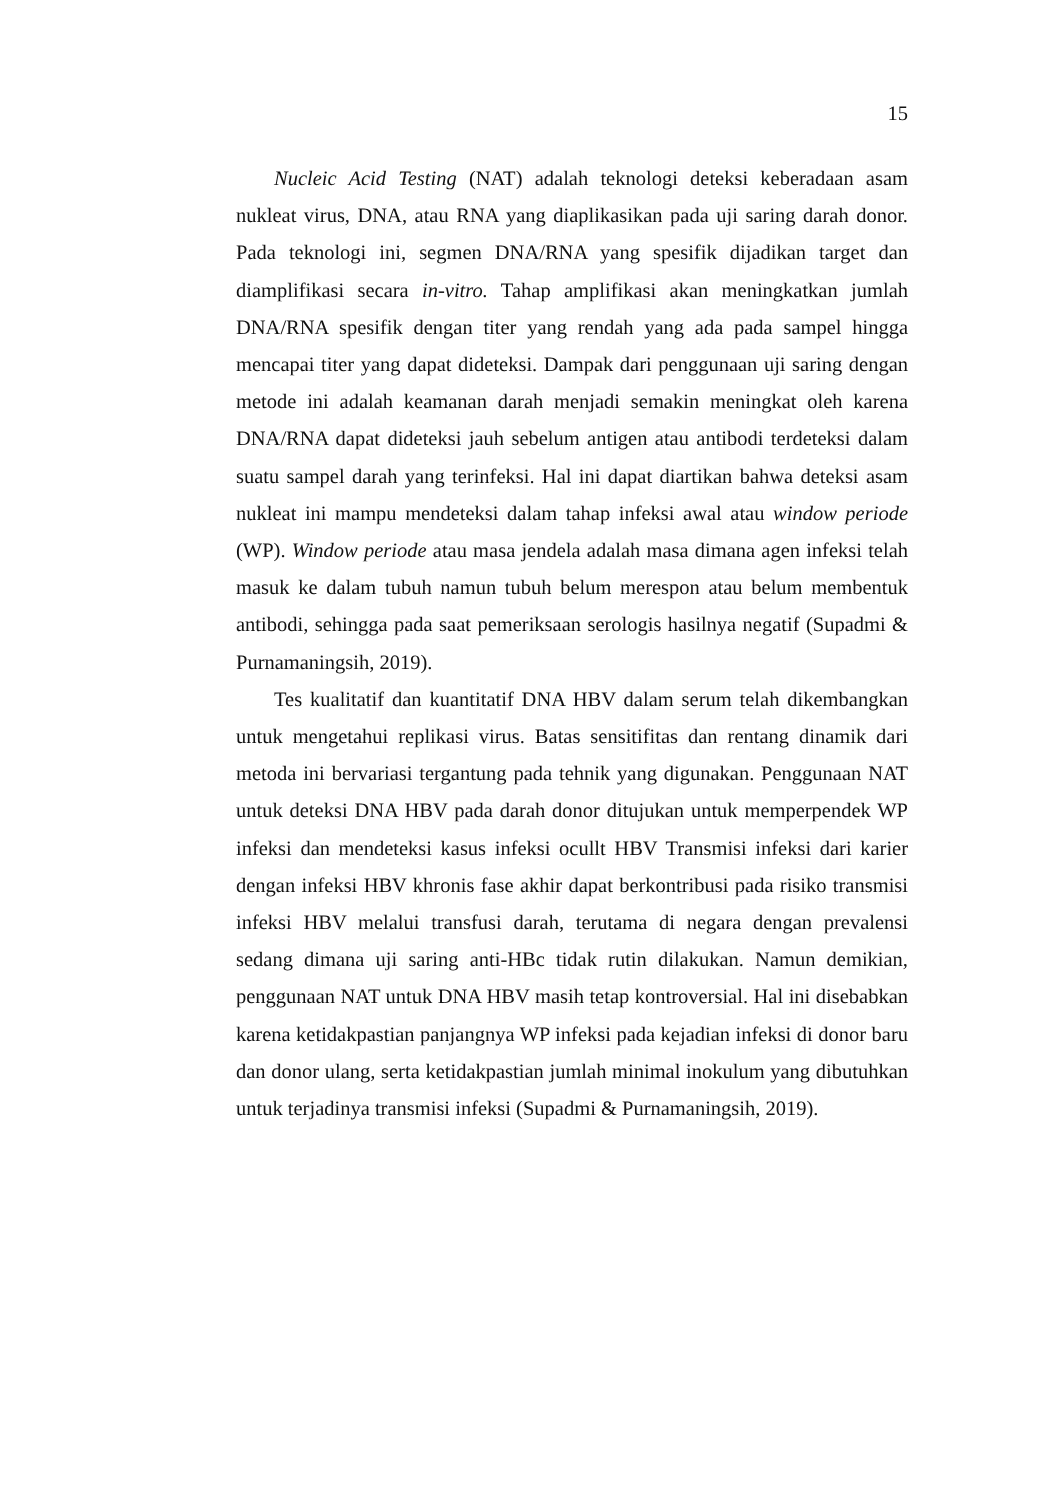15
Nucleic Acid Testing (NAT) adalah teknologi deteksi keberadaan asam nukleat virus, DNA, atau RNA yang diaplikasikan pada uji saring darah donor. Pada teknologi ini, segmen DNA/RNA yang spesifik dijadikan target dan diamplifikasi secara in-vitro. Tahap amplifikasi akan meningkatkan jumlah DNA/RNA spesifik dengan titer yang rendah yang ada pada sampel hingga mencapai titer yang dapat dideteksi. Dampak dari penggunaan uji saring dengan metode ini adalah keamanan darah menjadi semakin meningkat oleh karena DNA/RNA dapat dideteksi jauh sebelum antigen atau antibodi terdeteksi dalam suatu sampel darah yang terinfeksi. Hal ini dapat diartikan bahwa deteksi asam nukleat ini mampu mendeteksi dalam tahap infeksi awal atau window periode (WP). Window periode atau masa jendela adalah masa dimana agen infeksi telah masuk ke dalam tubuh namun tubuh belum merespon atau belum membentuk antibodi, sehingga pada saat pemeriksaan serologis hasilnya negatif (Supadmi & Purnamaningsih, 2019).
Tes kualitatif dan kuantitatif DNA HBV dalam serum telah dikembangkan untuk mengetahui replikasi virus. Batas sensitifitas dan rentang dinamik dari metoda ini bervariasi tergantung pada tehnik yang digunakan. Penggunaan NAT untuk deteksi DNA HBV pada darah donor ditujukan untuk memperpendek WP infeksi dan mendeteksi kasus infeksi ocullt HBV Transmisi infeksi dari karier dengan infeksi HBV khronis fase akhir dapat berkontribusi pada risiko transmisi infeksi HBV melalui transfusi darah, terutama di negara dengan prevalensi sedang dimana uji saring anti-HBc tidak rutin dilakukan. Namun demikian, penggunaan NAT untuk DNA HBV masih tetap kontroversial. Hal ini disebabkan karena ketidakpastian panjangnya WP infeksi pada kejadian infeksi di donor baru dan donor ulang, serta ketidakpastian jumlah minimal inokulum yang dibutuhkan untuk terjadinya transmisi infeksi (Supadmi & Purnamaningsih, 2019).